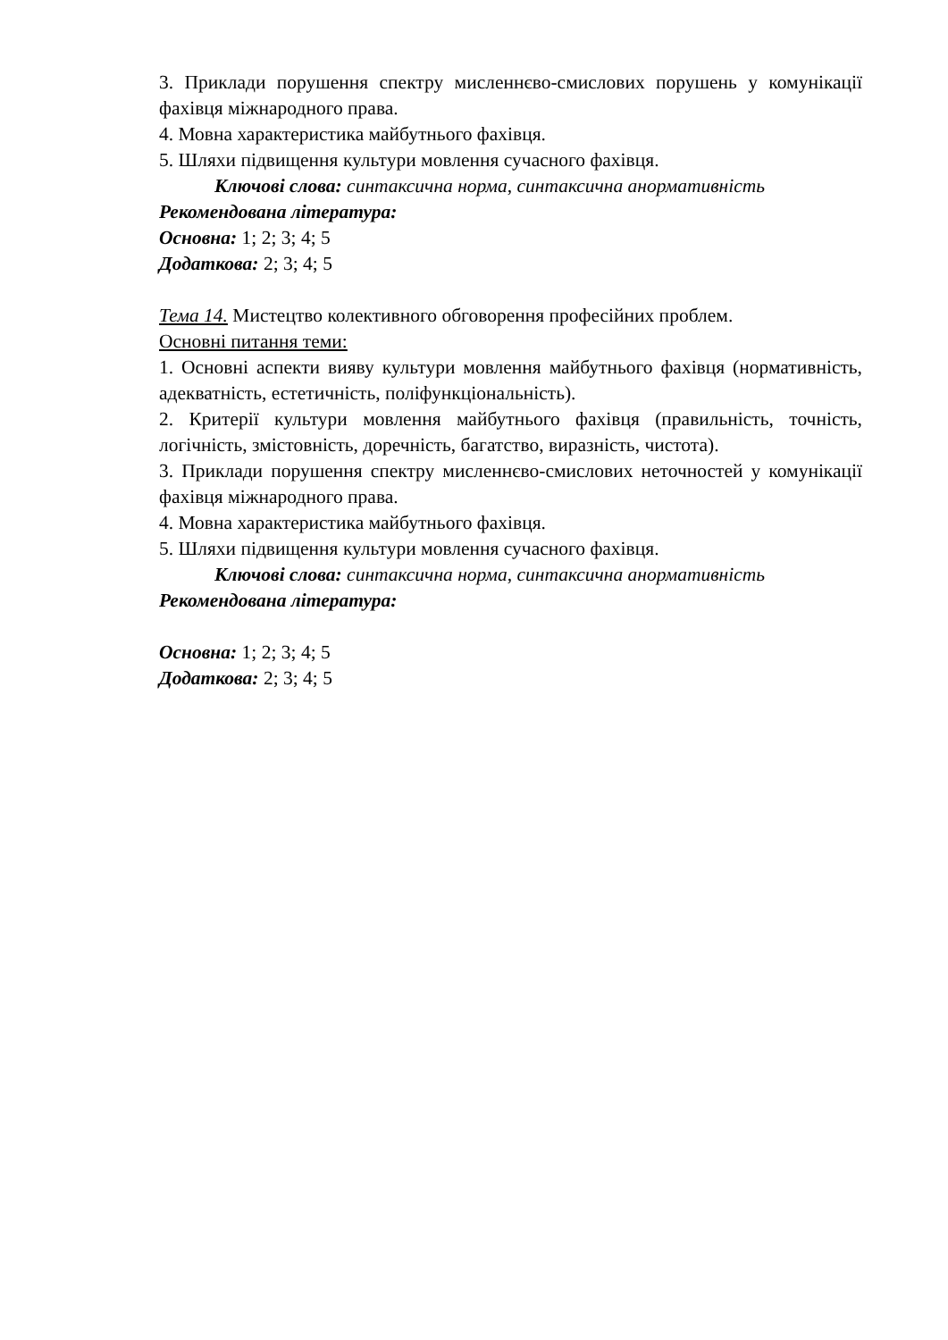3. Приклади порушення спектру мисленнєво-смислових порушень у комунікації фахівця міжнародного права.
4. Мовна характеристика майбутнього фахівця.
5. Шляхи підвищення культури мовлення сучасного фахівця.
Ключові слова: синтаксична норма, синтаксична анормативність
Рекомендована література:
Основна: 1; 2; 3; 4; 5
Додаткова: 2; 3; 4; 5
Тема 14. Мистецтво колективного обговорення професійних проблем.
Основні питання теми:
1. Основні аспекти вияву культури мовлення майбутнього фахівця (нормативність, адекватність, естетичність, поліфункціональність).
2. Критерії культури мовлення майбутнього фахівця (правильність, точність, логічність, змістовність, доречність, багатство, виразність, чистота).
3. Приклади порушення спектру мисленнєво-смислових неточностей у комунікації фахівця міжнародного права.
4. Мовна характеристика майбутнього фахівця.
5. Шляхи підвищення культури мовлення сучасного фахівця.
Ключові слова: синтаксична норма, синтаксична анормативність
Рекомендована література:
Основна: 1; 2; 3; 4; 5
Додаткова: 2; 3; 4; 5